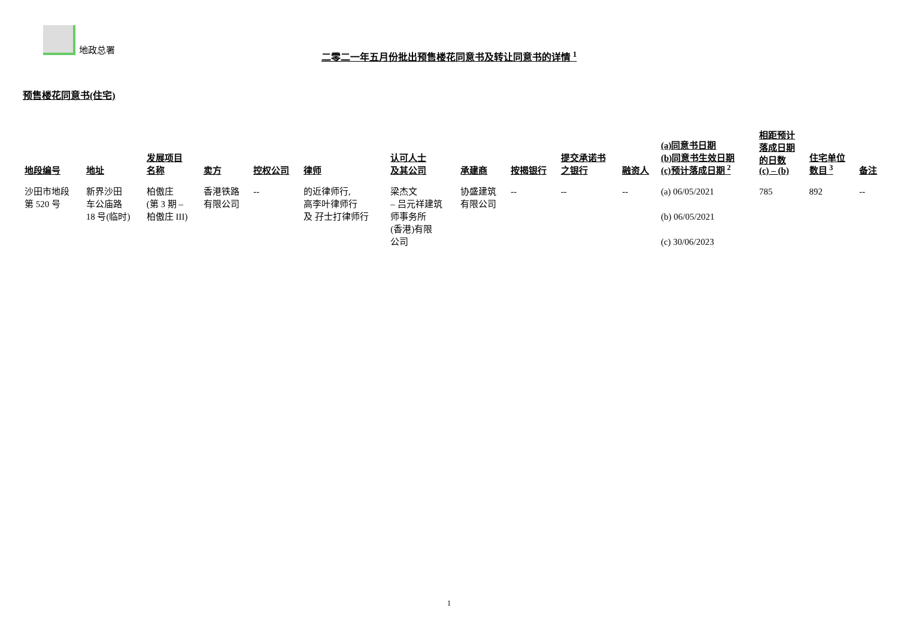地政总署
二零二一年五月份批出预售楼花同意书及转让同意书的详情 <sup>1</sup>
预售楼花同意书(住宅)
| 地段编号 | 地址 | 发展项目 名称 | 卖方 | 控权公司 | 律师 | 认可人士 及其公司 | 承建商 | 按揭银行 | 提交承诺书 之银行 | 融资人 | (a)同意书日期 (b)同意书生效日期 (c)预计落成日期 <sup>2</sup> | 相距预计 落成日期 的日数 (c) – (b) | 住宅单位 数目 <sup>3</sup> | 备注 |
| --- | --- | --- | --- | --- | --- | --- | --- | --- | --- | --- | --- | --- | --- | --- |
| 沙田市地段 第 520 号 | 新界沙田 车公庙路 18 号(临时) | 柏傲庄 (第 3 期 – 柏傲庄 III) | 香港铁路 有限公司 | -- | 的近律师行, 高李叶律师行 及 孖士打律师行 | 梁杰文 – 吕元祥建筑 师事务所 (香港)有限 公司 | 协盛建筑 有限公司 | -- | -- | -- | (a) 06/05/2021 (b) 06/05/2021 (c) 30/06/2023 | 785 | 892 | -- |
1